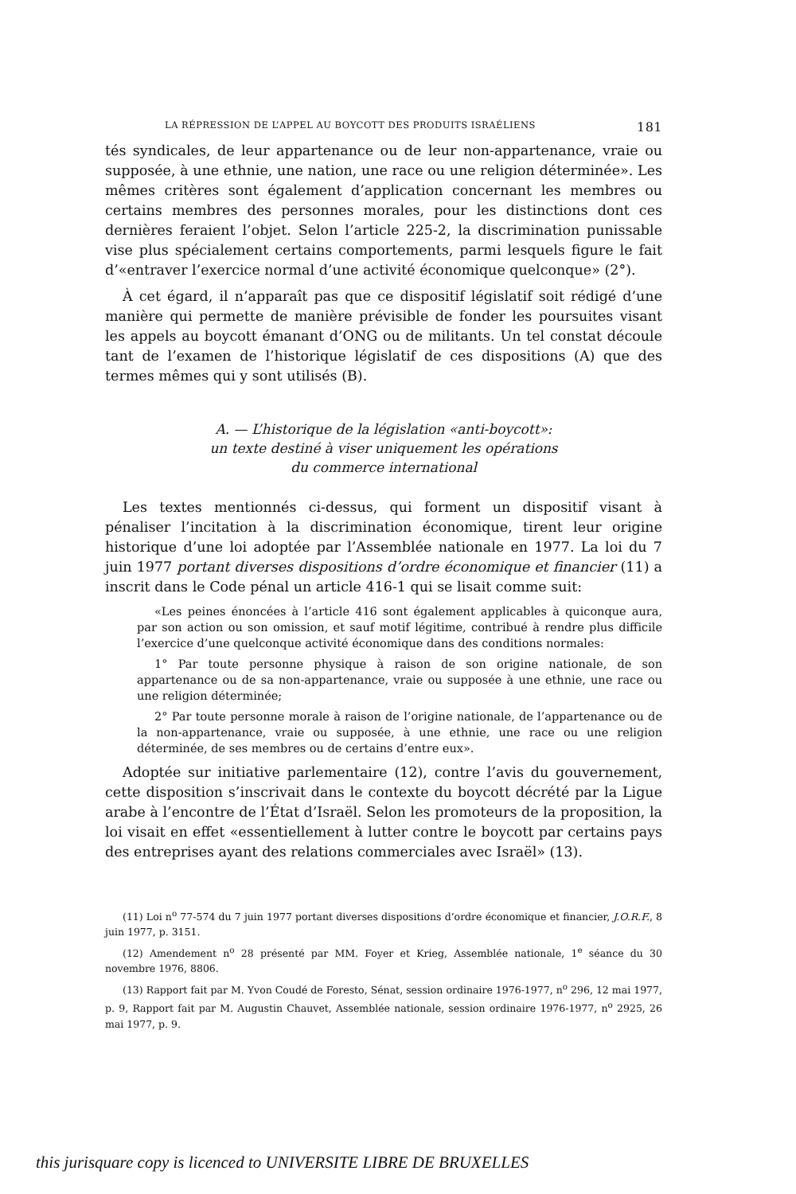LA RÉPRESSION DE L’APPEL AU BOYCOTT DES PRODUITS ISRAÉLIENS 181
tés syndicales, de leur appartenance ou de leur non-appartenance, vraie ou supposée, à une ethnie, une nation, une race ou une religion déterminée». Les mêmes critères sont également d’application concernant les membres ou certains membres des personnes morales, pour les distinctions dont ces dernières feraient l’objet. Selon l’article 225-2, la discrimination punissable vise plus spécialement certains comportements, parmi lesquels figure le fait d’«entraver l’exercice normal d’une activité économique quelconque» (2°).
À cet égard, il n’apparaît pas que ce dispositif législatif soit rédigé d’une manière qui permette de manière prévisible de fonder les poursuites visant les appels au boycott émanant d’ONG ou de militants. Un tel constat découle tant de l’examen de l’historique législatif de ces dispositions (A) que des termes mêmes qui y sont utilisés (B).
A. — L’historique de la législation «anti-boycott»:
un texte destiné à viser uniquement les opérations
du commerce international
Les textes mentionnés ci-dessus, qui forment un dispositif visant à pénaliser l’incitation à la discrimination économique, tirent leur origine historique d’une loi adoptée par l’Assemblée nationale en 1977. La loi du 7 juin 1977 portant diverses dispositions d’ordre économique et financier (11) a inscrit dans le Code pénal un article 416-1 qui se lisait comme suit:
«Les peines énoncées à l’article 416 sont également applicables à quiconque aura, par son action ou son omission, et sauf motif légitime, contribué à rendre plus difficile l’exercice d’une quelconque activité économique dans des conditions normales:
1° Par toute personne physique à raison de son origine nationale, de son appartenance ou de sa non-appartenance, vraie ou supposée à une ethnie, une race ou une religion déterminée;
2° Par toute personne morale à raison de l’origine nationale, de l’appartenance ou de la non-appartenance, vraie ou supposée, à une ethnie, une race ou une religion déterminée, de ses membres ou de certains d’entre eux».
Adoptée sur initiative parlementaire (12), contre l’avis du gouvernement, cette disposition s’inscrivait dans le contexte du boycott décrété par la Ligue arabe à l’encontre de l’État d’Israël. Selon les promoteurs de la proposition, la loi visait en effet «essentiellement à lutter contre le boycott par certains pays des entreprises ayant des relations commerciales avec Israël» (13).
(11) Loi n<sup>o</sup> 77-574 du 7 juin 1977 portant diverses dispositions d’ordre économique et financier, J.O.R.F., 8 juin 1977, p. 3151.
(12) Amendement n<sup>o</sup> 28 présenté par MM. Foyer et Krieg, Assemblée nationale, 1<sup>e</sup> séance du 30 novembre 1976, 8806.
(13) Rapport fait par M. Yvon Coudé de Foresto, Sénat, session ordinaire 1976-1977, n<sup>o</sup> 296, 12 mai 1977, p. 9, Rapport fait par M. Augustin Chauvet, Assemblée nationale, session ordinaire 1976-1977, n<sup>o</sup> 2925, 26 mai 1977, p. 9.
this jurisquare copy is licenced to UNIVERSITE LIBRE DE BRUXELLES